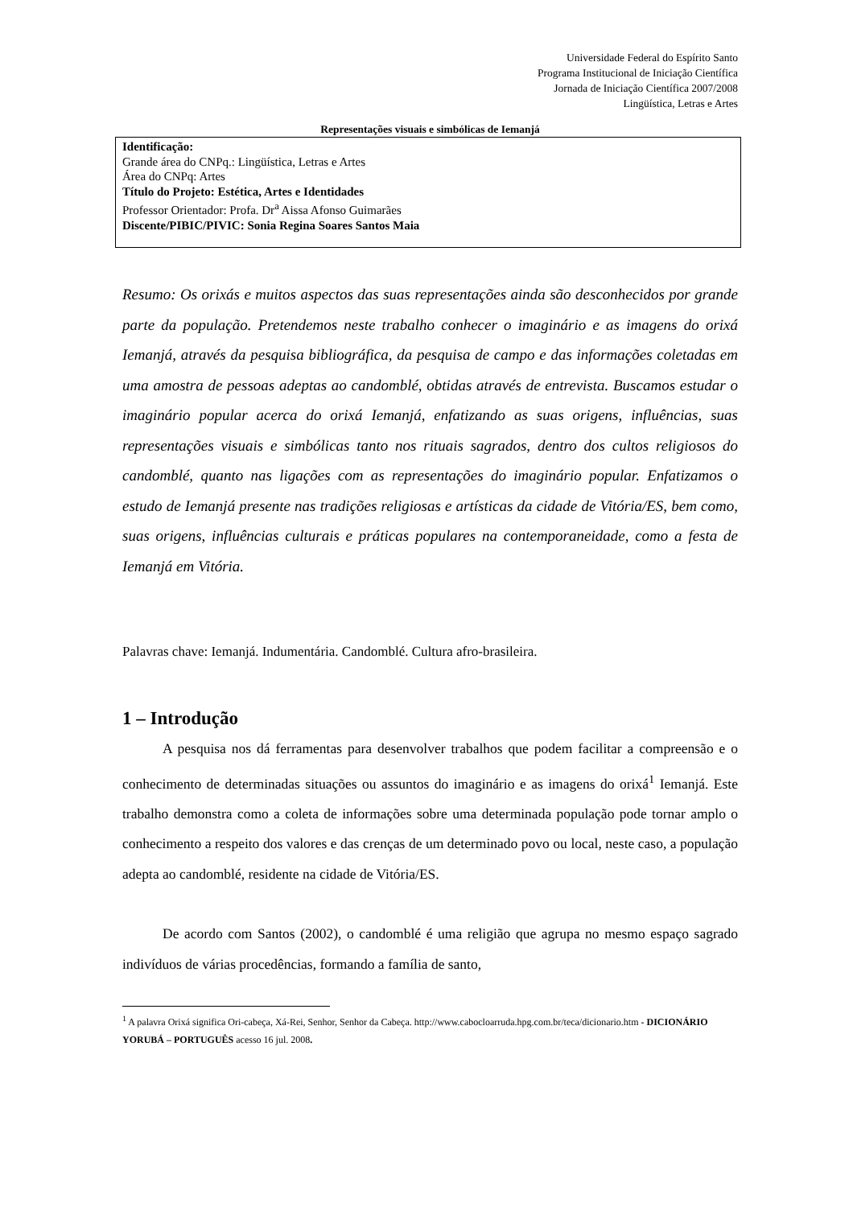Universidade Federal do Espírito Santo
Programa Institucional de Iniciação Científica
Jornada de Iniciação Científica 2007/2008
Lingüística, Letras e Artes
Representações visuais e simbólicas de Iemanjá
Identificação:
Grande área do CNPq.: Lingüística, Letras e Artes
Área do CNPq: Artes
Título do Projeto: Estética, Artes e Identidades
Professor Orientador: Profa. Dr<sup>a</sup> Aissa Afonso Guimarães
Discente/PIBIC/PIVIC: Sonia Regina Soares Santos Maia
Resumo: Os orixás e muitos aspectos das suas representações ainda são desconhecidos por grande parte da população. Pretendemos neste trabalho conhecer o imaginário e as imagens do orixá Iemanjá, através da pesquisa bibliográfica, da pesquisa de campo e das informações coletadas em uma amostra de pessoas adeptas ao candomblé, obtidas através de entrevista. Buscamos estudar o imaginário popular acerca do orixá Iemanjá, enfatizando as suas origens, influências, suas representações visuais e simbólicas tanto nos rituais sagrados, dentro dos cultos religiosos do candomblé, quanto nas ligações com as representações do imaginário popular. Enfatizamos o estudo de Iemanjá presente nas tradições religiosas e artísticas da cidade de Vitória/ES, bem como, suas origens, influências culturais e práticas populares na contemporaneidade, como a festa de Iemanjá em Vitória.
Palavras chave: Iemanjá. Indumentária. Candomblé. Cultura afro-brasileira.
1 – Introdução
A pesquisa nos dá ferramentas para desenvolver trabalhos que podem facilitar a compreensão e o conhecimento de determinadas situações ou assuntos do imaginário e as imagens do orixá<sup>1</sup> Iemanjá. Este trabalho demonstra como a coleta de informações sobre uma determinada população pode tornar amplo o conhecimento a respeito dos valores e das crenças de um determinado povo ou local, neste caso, a população adepta ao candomblé, residente na cidade de Vitória/ES.
De acordo com Santos (2002), o candomblé é uma religião que agrupa no mesmo espaço sagrado indivíduos de várias procedências, formando a família de santo,
<sup>1</sup> A palavra Orixá significa Ori-cabeça, Xá-Rei, Senhor, Senhor da Cabeça. http://www.cabocloarruda.hpg.com.br/teca/dicionario.htm - DICIONÁRIO YORUBÁ – PORTUGUÊS acesso 16 jul. 2008.